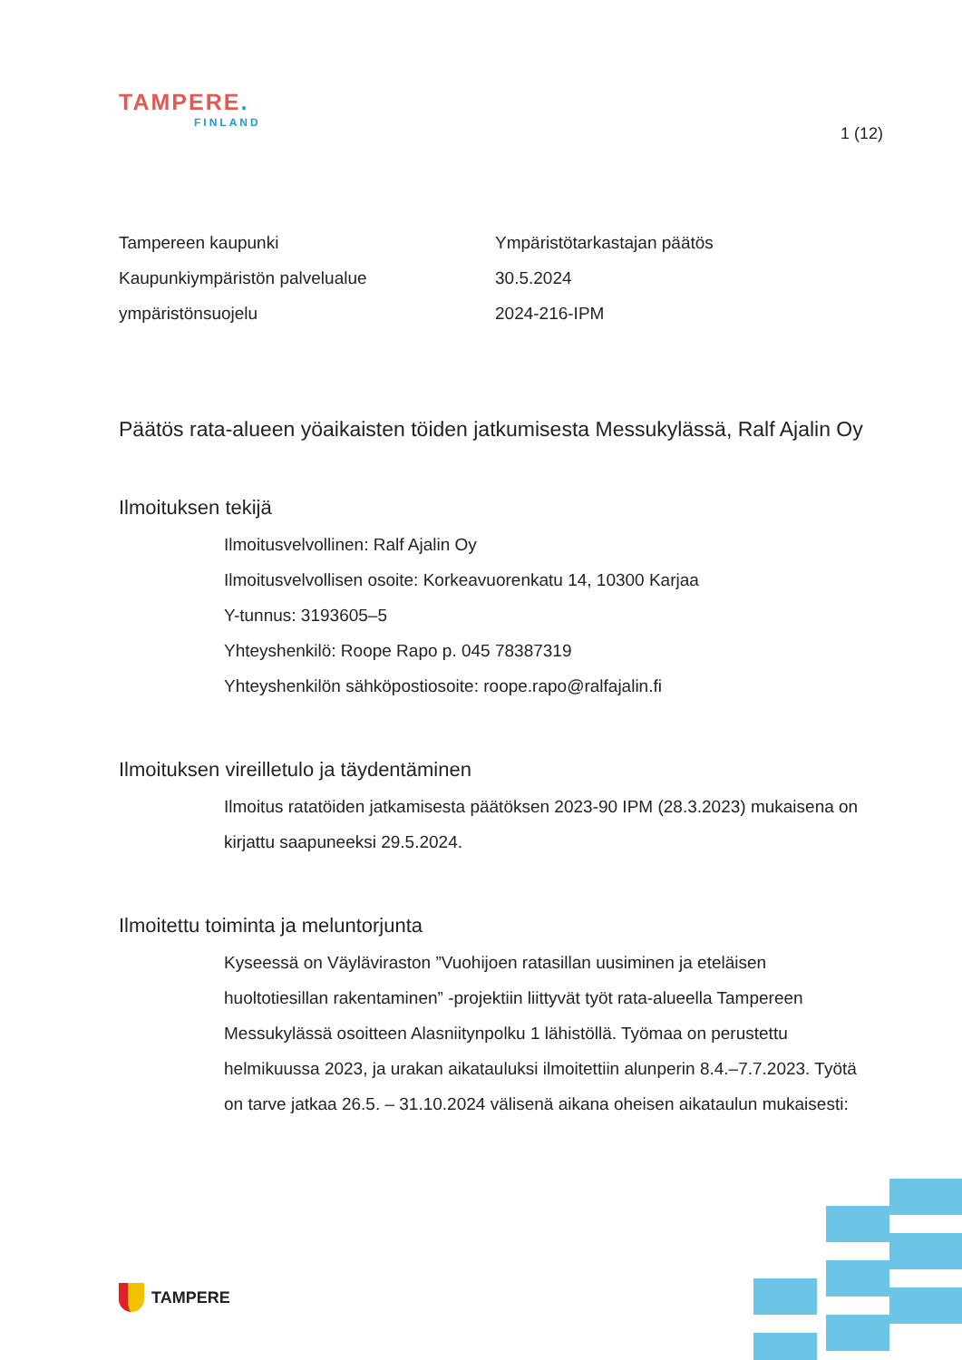TAMPERE.
FINLAND
1 (12)
Tampereen kaupunki
Kaupunkiympäristön palvelualue
ympäristönsuojelu
Ympäristötarkastajan päätös
30.5.2024
2024-216-IPM
Päätös rata-alueen yöaikaisten töiden jatkumisesta Messukylässä, Ralf Ajalin Oy
Ilmoituksen tekijä
Ilmoitusvelvollinen: Ralf Ajalin Oy
Ilmoitusvelvollisen osoite: Korkeavuorenkatu 14, 10300 Karjaa
Y-tunnus: 3193605–5
Yhteyshenkilö: Roope Rapo p. 045 78387319
Yhteyshenkilön sähköpostiosoite: roope.rapo@ralfajalin.fi
Ilmoituksen vireilletulo ja täydentäminen
Ilmoitus ratatöiden jatkamisesta päätöksen 2023-90 IPM (28.3.2023) mukaisena on kirjattu saapuneeksi 29.5.2024.
Ilmoitettu toiminta ja meluntorjunta
Kyseessä on Väyläviraston ”Vuohijoen ratasillan uusiminen ja eteläisen huoltotiesillan rakentaminen” -projektiin liittyvät työt rata-alueella Tampereen Messukylässä osoitteen Alasniitynpolku 1 lähistöllä. Työmaa on perustettu helmikuussa 2023, ja urakan aikatauluksi ilmoitettiin alunperin 8.4.–7.7.2023. Työtä on tarve jatkaa 26.5. – 31.10.2024 välisenä aikana oheisen aikataulun mukaisesti:
TAMPERE